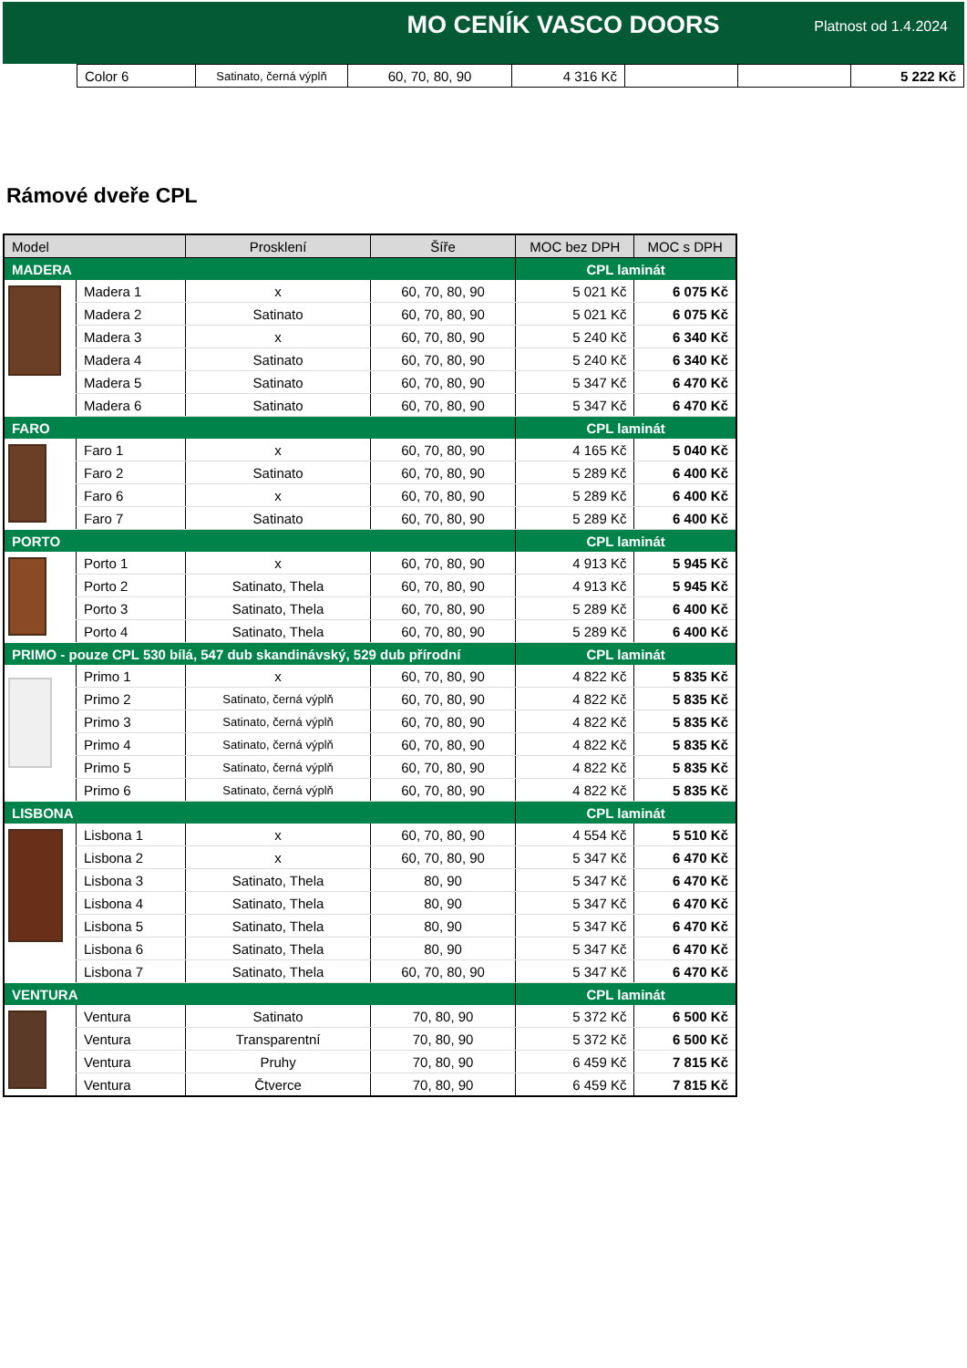MO CENÍK VASCO DOORS
Platnost od 1.4.2024
| Color 6 | Satinato, černá výplň | 60, 70, 80, 90 | 4 316 Kč | | | 5 222 Kč |
Rámové dveře CPL
| Model | | Prosklení | Šíře | MOC bez DPH | MOC s DPH |
| --- | --- | --- | --- | --- | --- |
| MADERA | | | | CPL laminát | |
| | Madera 1 | x | 60, 70, 80, 90 | 5 021 Kč | 6 075 Kč |
| | Madera 2 | Satinato | 60, 70, 80, 90 | 5 021 Kč | 6 075 Kč |
| | Madera 3 | x | 60, 70, 80, 90 | 5 240 Kč | 6 340 Kč |
| | Madera 4 | Satinato | 60, 70, 80, 90 | 5 240 Kč | 6 340 Kč |
| | Madera 5 | Satinato | 60, 70, 80, 90 | 5 347 Kč | 6 470 Kč |
| | Madera 6 | Satinato | 60, 70, 80, 90 | 5 347 Kč | 6 470 Kč |
| FARO | | | | CPL laminát | |
| | Faro 1 | x | 60, 70, 80, 90 | 4 165 Kč | 5 040 Kč |
| | Faro 2 | Satinato | 60, 70, 80, 90 | 5 289 Kč | 6 400 Kč |
| | Faro 6 | x | 60, 70, 80, 90 | 5 289 Kč | 6 400 Kč |
| | Faro 7 | Satinato | 60, 70, 80, 90 | 5 289 Kč | 6 400 Kč |
| PORTO | | | | CPL laminát | |
| | Porto 1 | x | 60, 70, 80, 90 | 4 913 Kč | 5 945 Kč |
| | Porto 2 | Satinato, Thela | 60, 70, 80, 90 | 4 913 Kč | 5 945 Kč |
| | Porto 3 | Satinato, Thela | 60, 70, 80, 90 | 5 289 Kč | 6 400 Kč |
| | Porto 4 | Satinato, Thela | 60, 70, 80, 90 | 5 289 Kč | 6 400 Kč |
| PRIMO - pouze CPL 530 bílá, 547 dub skandinávský, 529 dub přírodní | | | | CPL laminát | |
| | Primo 1 | x | 60, 70, 80, 90 | 4 822 Kč | 5 835 Kč |
| | Primo 2 | Satinato, černá výplň | 60, 70, 80, 90 | 4 822 Kč | 5 835 Kč |
| | Primo 3 | Satinato, černá výplň | 60, 70, 80, 90 | 4 822 Kč | 5 835 Kč |
| | Primo 4 | Satinato, černá výplň | 60, 70, 80, 90 | 4 822 Kč | 5 835 Kč |
| | Primo 5 | Satinato, černá výplň | 60, 70, 80, 90 | 4 822 Kč | 5 835 Kč |
| | Primo 6 | Satinato, černá výplň | 60, 70, 80, 90 | 4 822 Kč | 5 835 Kč |
| LISBONA | | | | CPL laminát | |
| | Lisbona 1 | x | 60, 70, 80, 90 | 4 554 Kč | 5 510 Kč |
| | Lisbona 2 | x | 60, 70, 80, 90 | 5 347 Kč | 6 470 Kč |
| | Lisbona 3 | Satinato, Thela | 80, 90 | 5 347 Kč | 6 470 Kč |
| | Lisbona 4 | Satinato, Thela | 80, 90 | 5 347 Kč | 6 470 Kč |
| | Lisbona 5 | Satinato, Thela | 80, 90 | 5 347 Kč | 6 470 Kč |
| | Lisbona 6 | Satinato, Thela | 80, 90 | 5 347 Kč | 6 470 Kč |
| | Lisbona 7 | Satinato, Thela | 60, 70, 80, 90 | 5 347 Kč | 6 470 Kč |
| VENTURA | | | | CPL laminát | |
| | Ventura | Satinato | 70, 80, 90 | 5 372 Kč | 6 500 Kč |
| | Ventura | Transparentní | 70, 80, 90 | 5 372 Kč | 6 500 Kč |
| | Ventura | Pruhy | 70, 80, 90 | 6 459 Kč | 7 815 Kč |
| | Ventura | Čtverce | 70, 80, 90 | 6 459 Kč | 7 815 Kč |